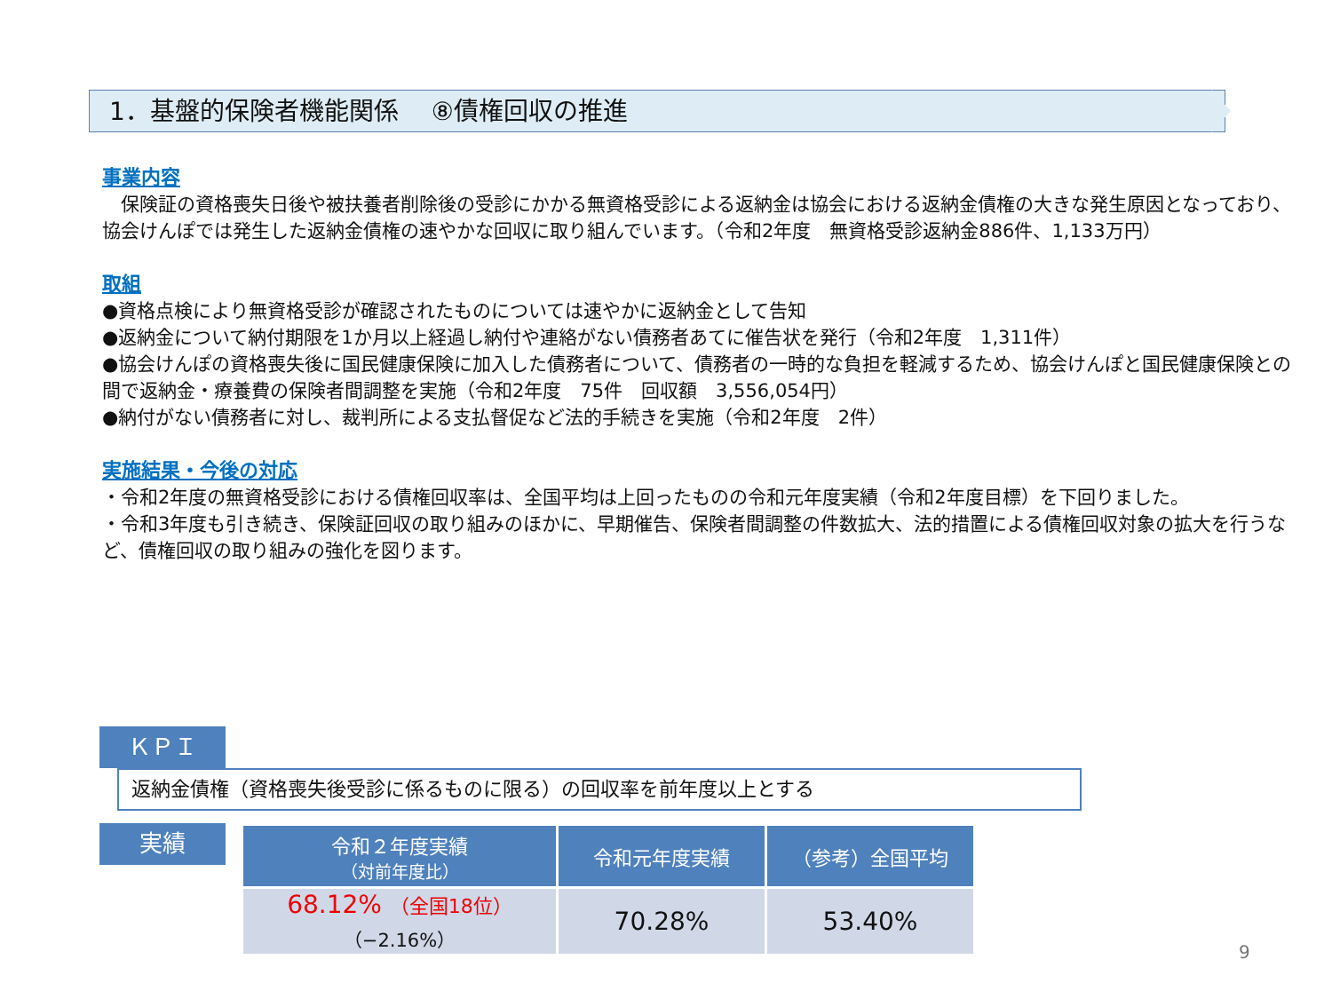1．基盤的保険者機能関係　 ⑧債権回収の推進
事業内容
　保険証の資格喪失日後や被扶養者削除後の受診にかかる無資格受診による返納金は協会における返納金債権の大きな発生原因となっており、協会けんぽでは発生した返納金債権の速やかな回収に取り組んでいます。（令和2年度　無資格受診返納金886件、1,133万円）
取組
●資格点検により無資格受診が確認されたものについては速やかに返納金として告知
●返納金について納付期限を1か月以上経過し納付や連絡がない債務者あてに催告状を発行（令和2年度　1,311件）
●協会けんぽの資格喪失後に国民健康保険に加入した債務者について、債務者の一時的な負担を軽減するため、協会けんぽと国民健康保険との間で返納金・療養費の保険者間調整を実施（令和2年度　75件　回収額　3,556,054円）
●納付がない債務者に対し、裁判所による支払督促など法的手続きを実施（令和2年度　2件）
実施結果・今後の対応
・令和2年度の無資格受診における債権回収率は、全国平均は上回ったものの令和元年度実績（令和2年度目標）を下回りました。
・令和3年度も引き続き、保険証回収の取り組みのほかに、早期催告、保険者間調整の件数拡大、法的措置による債権回収対象の拡大を行うなど、債権回収の取り組みの強化を図ります。
ＫＰＩ 返納金債権（資格喪失後受診に係るものに限る）の回収率を前年度以上とする
実績
| 令和２年度実績 （対前年度比） | 令和元年度実績 | （参考）全国平均 |
| --- | --- | --- |
| 68.12% （全国18位） （−2.16%） | 70.28% | 53.40% |
9